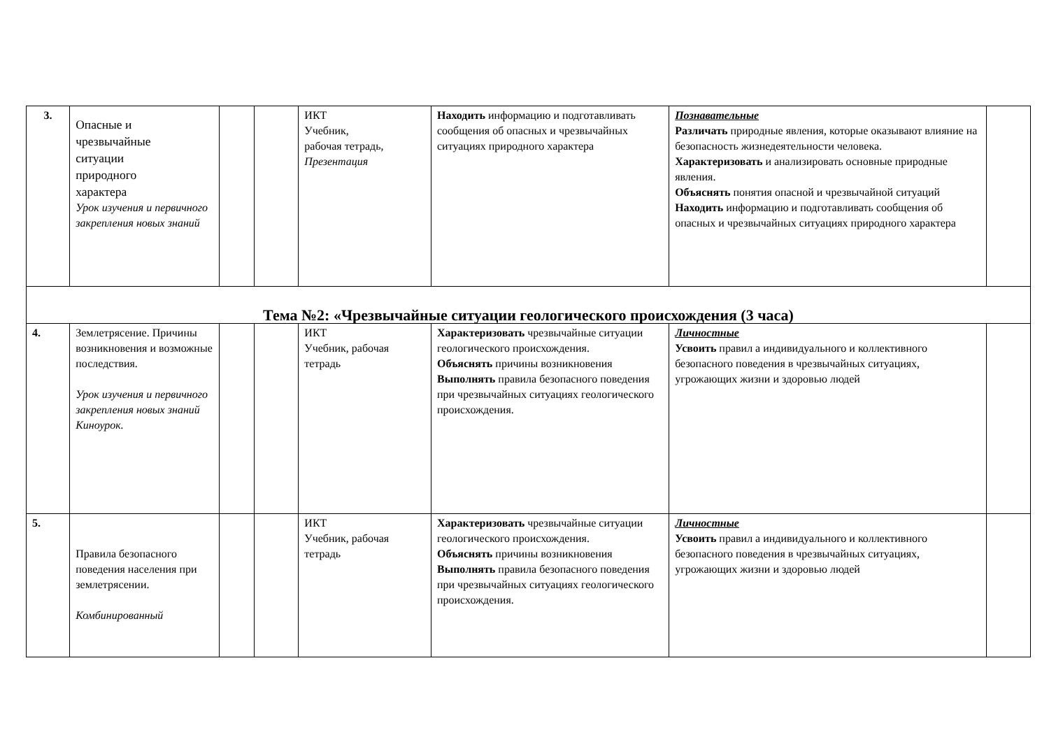| 3. | Опасные и чрезвычайные ситуации природного характера Урок изучения и первичного закрепления новых знаний | | | ИКТ Учебник, рабочая тетрадь, Презентация | Находить информацию и подготавливать сообщения об опасных и чрезвычайных ситуациях природного характера | Познавательные Различать природные явления, которые оказывают влияние на безопасность жизнедеятельности человека. Характеризовать и анализировать основные природные явления. Объяснять понятия опасной и чрезвычайной ситуаций Находить информацию и подготавливать сообщения об опасных и чрезвычайных ситуациях природного характера | |
| Тема №2: «Чрезвычайные ситуации геологического происхождения (3 часа) | | | | | | | |
| 4. | Землетрясение. Причины возникновения и возможные последствия. Урок изучения и первичного закрепления новых знаний Киноурок. | | | ИКТ Учебник, рабочая тетрадь | Характеризовать чрезвычайные ситуации геологического происхождения. Объяснять причины возникновения Выполнять правила безопасного поведения при чрезвычайных ситуациях геологического происхождения. | Личностные Усвоить правил а индивидуального и коллективного безопасного поведения в чрезвычайных ситуациях, угрожающих жизни и здоровью людей | |
| 5. | Правила безопасного поведения населения при землетрясении. Комбинированный | | | ИКТ Учебник, рабочая тетрадь | Характеризовать чрезвычайные ситуации геологического происхождения. Объяснять причины возникновения Выполнять правила безопасного поведения при чрезвычайных ситуациях геологического происхождения. | Личностные Усвоить правил а индивидуального и коллективного безопасного поведения в чрезвычайных ситуациях, угрожающих жизни и здоровью людей | |